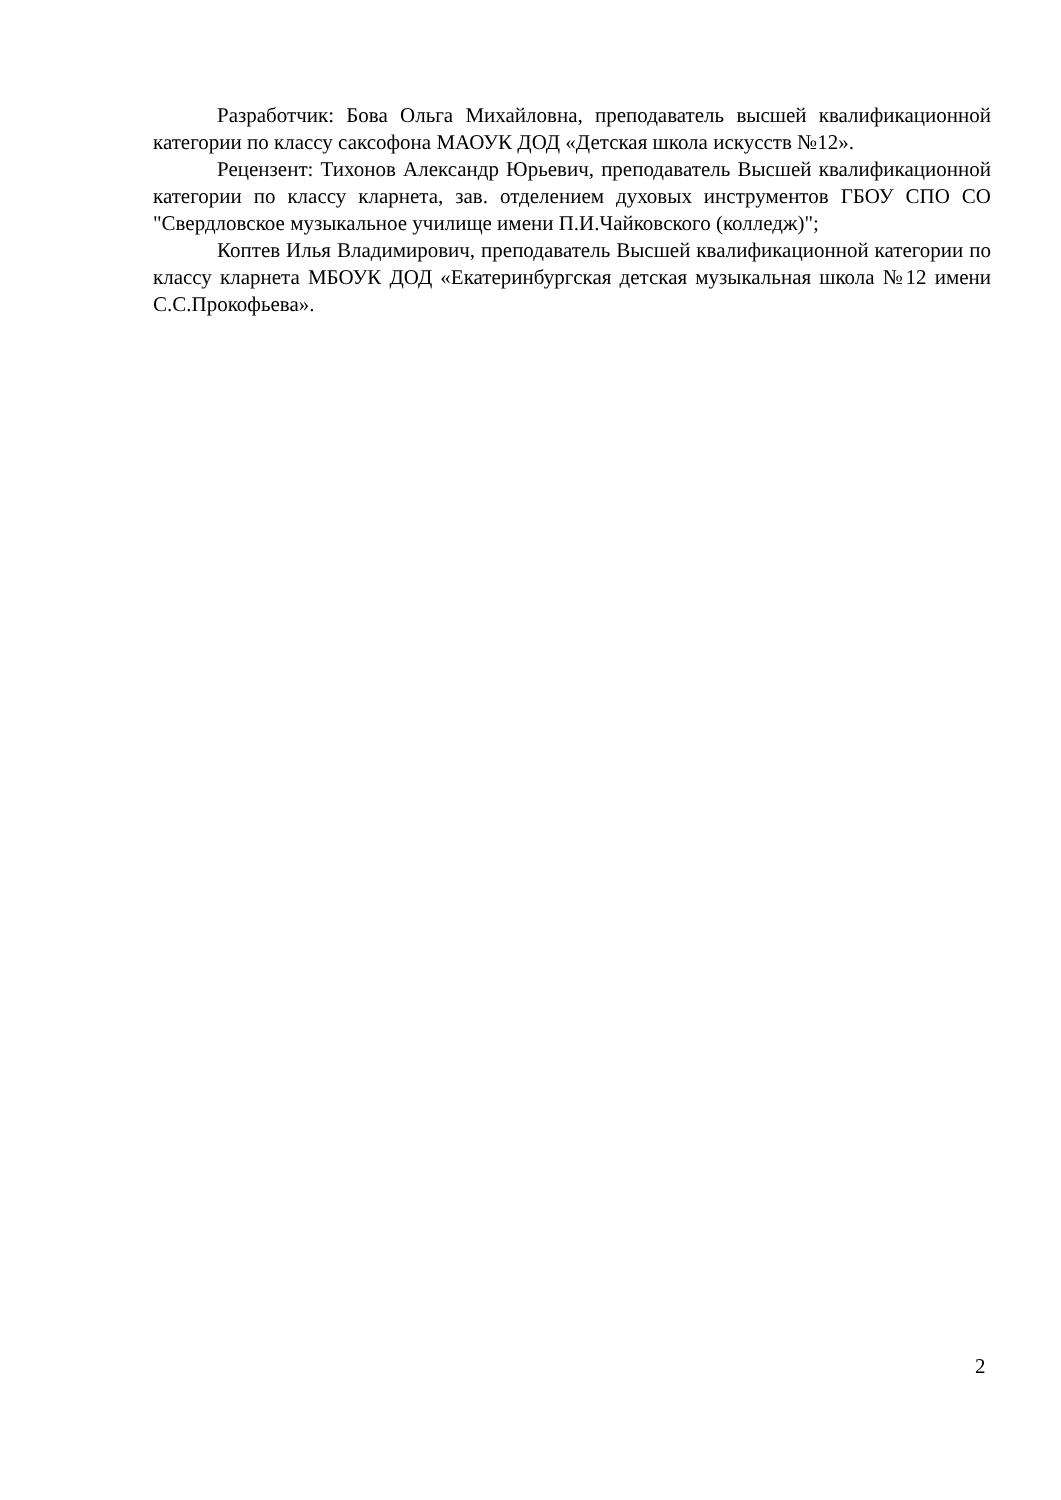Разработчик: Бова Ольга Михайловна, преподаватель высшей квалификационной категории по классу саксофона МАОУК ДОД «Детская школа искусств №12».
Рецензент: Тихонов Александр Юрьевич, преподаватель Высшей квалификационной категории по классу кларнета, зав. отделением духовых инструментов ГБОУ СПО СО "Свердловское музыкальное училище имени П.И.Чайковского (колледж)";
Коптев Илья Владимирович, преподаватель Высшей квалификационной категории по классу кларнета МБОУК ДОД «Екатеринбургская детская музыкальная школа №12 имени С.С.Прокофьева».
2